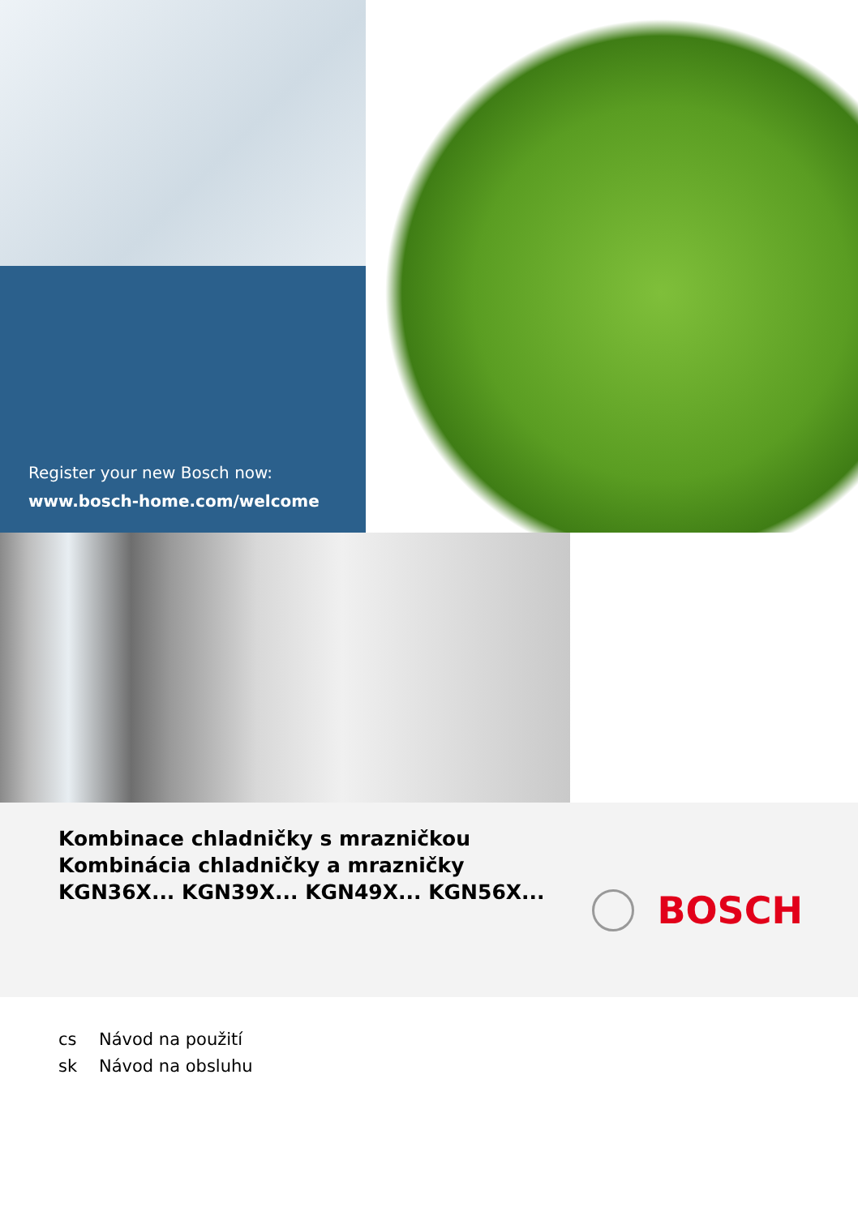Register your new Bosch now:
www.bosch-home.com/welcome
Kombinace chladničky s mrazničkou
Kombinácia chladničky a mrazničky
KGN36X... KGN39X... KGN49X... KGN56X...
BOSCH
cs Návod na použití
sk Návod na obsluhu